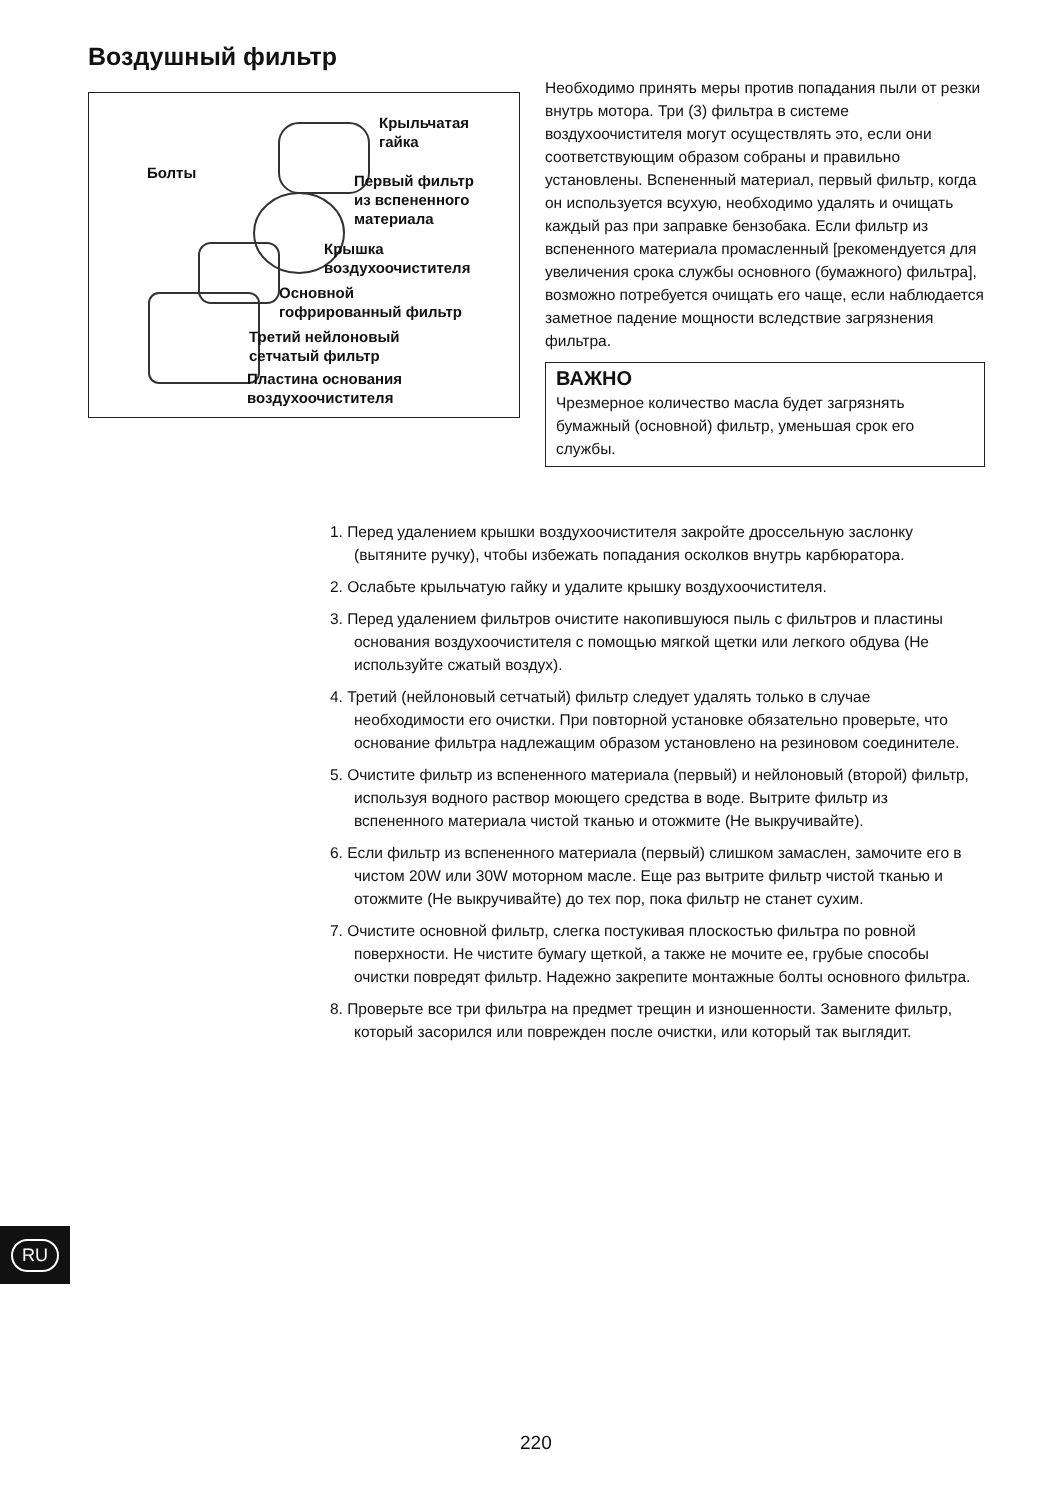Воздушный фильтр
Крыльчатая
гайка
Болты
Первый фильтр
из вспененного
материала
Крышка
воздухоочистителя
Основной
гофрированный фильтр
Третий нейлоновый
сетчатый фильтр
Пластина основания
воздухоочистителя
Необходимо принять меры против попадания пыли от резки внутрь мотора. Три (3) фильтра в системе воздухоочистителя могут осуществлять это, если они соответствующим образом собраны и правильно установлены. Вспененный материал, первый фильтр, когда он используется всухую, необходимо удалять и очищать каждый раз при заправке бензобака. Если фильтр из вспененного материала промасленный [рекомендуется для увеличения срока службы основного (бумажного) фильтра], возможно потребуется очищать его чаще, если наблюдается заметное падение мощности вследствие загрязнения фильтра.
ВАЖНО
Чрезмерное количество масла будет загрязнять бумажный (основной) фильтр, уменьшая срок его службы.
1. Перед удалением крышки воздухоочистителя закройте дроссельную заслонку (вытяните ручку), чтобы избежать попадания осколков внутрь карбюратора.
2. Ослабьте крыльчатую гайку и удалите крышку воздухоочистителя.
3. Перед удалением фильтров очистите накопившуюся пыль с фильтров и пластины основания воздухоочистителя с помощью мягкой щетки или легкого обдува (Не используйте сжатый воздух).
4. Третий (нейлоновый сетчатый) фильтр следует удалять только в случае необходимости его очистки. При повторной установке обязательно проверьте, что основание фильтра надлежащим образом установлено на резиновом соединителе.
5. Очистите фильтр из вспененного материала (первый) и нейлоновый (второй) фильтр, используя водного раствор моющего средства в воде. Вытрите фильтр из вспененного материала чистой тканью и отожмите (Не выкручивайте).
6. Если фильтр из вспененного материала (первый) слишком замаслен, замочите его в чистом 20W или 30W моторном масле. Еще раз вытрите фильтр чистой тканью и отожмите (Не выкручивайте) до тех пор, пока фильтр не станет сухим.
7. Очистите основной фильтр, слегка постукивая плоскостью фильтра по ровной поверхности. Не чистите бумагу щеткой, а также не мочите ее, грубые способы очистки повредят фильтр. Надежно закрепите монтажные болты основного фильтра.
8. Проверьте все три фильтра на предмет трещин и изношенности. Замените фильтр, который засорился или поврежден после очистки, или который так выглядит.
RU
220